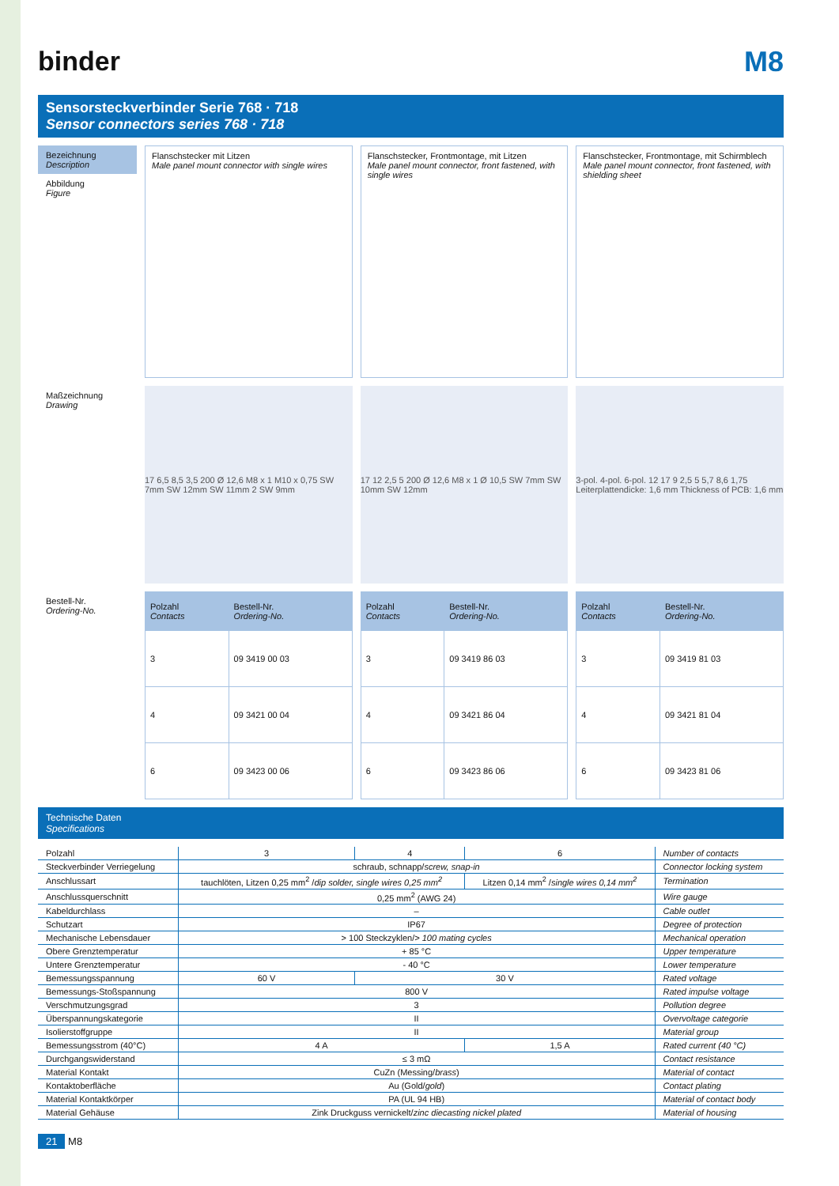binder M8
Sensorsteckverbinder Serie 768 · 718
Sensor connectors series 768 · 718
Bezeichnung
Description
Abbildung
Figure
Flanschstecker mit Litzen
Male panel mount connector with single wires
Flanschstecker, Frontmontage, mit Litzen
Male panel mount connector, front fastened, with single wires
Flanschstecker, Frontmontage, mit Schirmblech
Male panel mount connector, front fastened, with shielding sheet
Maßzeichnung
Drawing
17 6,5 8,5 3,5 200 Ø 12,6 M8 x 1 M10 x 0,75 SW 7mm SW 12mm SW 11mm 2 SW 9mm
17 12 2,5 5 200 Ø 12,6 M8 x 1 Ø 10,5 SW 7mm SW 10mm SW 12mm
3-pol. 4-pol. 6-pol. 12 17 9 2,5 5 5,7 8,6 1,75 Leiterplattendicke: 1,6 mm Thickness of PCB: 1,6 mm
Bestell-Nr.
Ordering-No.
| Polzahl Contacts | Bestell-Nr. Ordering-No. |
| --- | --- |
| 3 | 09 3419 00 03 |
| 4 | 09 3421 00 04 |
| 6 | 09 3423 00 06 |
| Polzahl Contacts | Bestell-Nr. Ordering-No. |
| --- | --- |
| 3 | 09 3419 86 03 |
| 4 | 09 3421 86 04 |
| 6 | 09 3423 86 06 |
| Polzahl Contacts | Bestell-Nr. Ordering-No. |
| --- | --- |
| 3 | 09 3419 81 03 |
| 4 | 09 3421 81 04 |
| 6 | 09 3423 81 06 |
Technische Daten
Specifications
| Polzahl | 3 | 4 | 6 | Number of contacts |
| Steckverbinder Verriegelung | schraub, schnapp/ screw, snap-in | | | Connector locking system |
| Anschlussart | tauchlöten, Litzen 0,25 mm<sup>2</sup> / dip solder, single wires 0,25 mm<sup>2</sup> | | Litzen 0,14 mm<sup>2</sup> / single wires 0,14 mm<sup>2</sup> | Termination |
| Anschlussquerschnitt | 0,25 mm<sup>2</sup> (AWG 24) | | | Wire gauge |
| Kabeldurchlass | – | | | Cable outlet |
| Schutzart | IP67 | | | Degree of protection |
| Mechanische Lebensdauer | > 100 Steckzyklen/ > 100 mating cycles | | | Mechanical operation |
| Obere Grenztemperatur | + 85 °C | | | Upper temperature |
| Untere Grenztemperatur | - 40 °C | | | Lower temperature |
| Bemessungsspannung | 60 V | 30 V | | Rated voltage |
| Bemessungs-Stoßspannung | 800 V | | | Rated impulse voltage |
| Verschmutzungsgrad | 3 | | | Pollution degree |
| Überspannungskategorie | II | | | Overvoltage categorie |
| Isolierstoffgruppe | II | | | Material group |
| Bemessungsstrom (40°C) | 4 A | | 1,5 A | Rated current (40 °C) |
| Durchgangswiderstand | ≤ 3 mΩ | | | Contact resistance |
| Material Kontakt | CuZn (Messing/ brass ) | | | Material of contact |
| Kontaktoberfläche | Au (Gold/ gold ) | | | Contact plating |
| Material Kontaktkörper | PA (UL 94 HB) | | | Material of contact body |
| Material Gehäuse | Zink Druckguss vernickelt/ zinc diecasting nickel plated | | | Material of housing |
21 M8